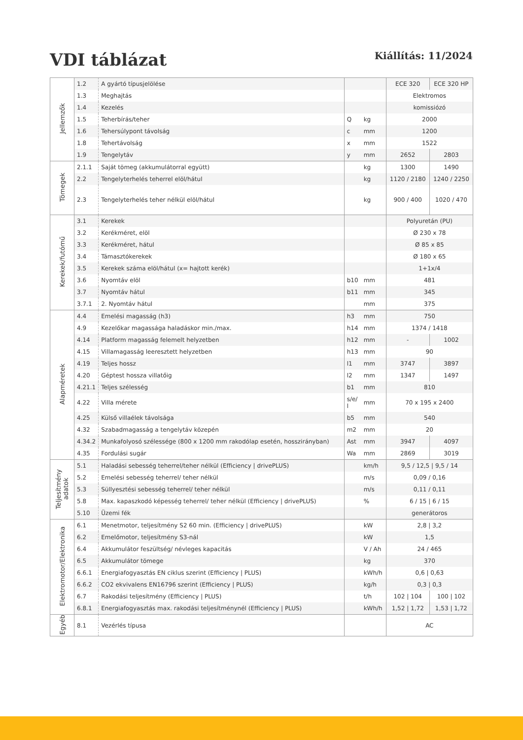VDI táblázat
Kiállítás: 11/2024
| Jellemzők | 1.2 | A gyártó típusjelölése | | | ECE 320 | ECE 320 HP |
| | 1.3 | Meghajtás | | | Elektromos | |
| | 1.4 | Kezelés | | | komissiózó | |
| | 1.5 | Teherbírás/teher | Q | kg | 2000 | |
| | 1.6 | Tehersúlypont távolság | c | mm | 1200 | |
| | 1.8 | Tehertávolság | x | mm | 1522 | |
| | 1.9 | Tengelytáv | y | mm | 2652 | 2803 |
| Tömegek | 2.1.1 | Saját tömeg (akkumulátorral együtt) | | kg | 1300 | 1490 |
| | 2.2 | Tengelyterhelés teherrel elöl/hátul | | kg | 1120 / 2180 | 1240 / 2250 |
| | 2.3 | Tengelyterhelés teher nélkül elöl/hátul | | kg | 900 / 400 | 1020 / 470 |
| Kerekek/futómű | 3.1 | Kerekek | | | Polyuretán (PU) | |
| | 3.2 | Kerékméret, elöl | | | Ø 230 x 78 | |
| | 3.3 | Kerékméret, hátul | | | Ø 85 x 85 | |
| | 3.4 | Támasztókerekek | | | Ø 180 x 65 | |
| | 3.5 | Kerekek száma elöl/hátul (x= hajtott kerék) | | | 1+1x/4 | |
| | 3.6 | Nyomtáv elöl | b10 | mm | 481 | |
| | 3.7 | Nyomtáv hátul | b11 | mm | 345 | |
| | 3.7.1 | 2. Nyomtáv hátul | | mm | 375 | |
| Alapméretek | 4.4 | Emelési magasság (h3) | h3 | mm | 750 | |
| | 4.9 | Kezelőkar magassága haladáskor min./max. | h14 | mm | 1374 / 1418 | |
| | 4.14 | Platform magasság felemelt helyzetben | h12 | mm | - | 1002 |
| | 4.15 | Villamagasság leeresztett helyzetben | h13 | mm | 90 | |
| | 4.19 | Teljes hossz | l1 | mm | 3747 | 3897 |
| | 4.20 | Géptest hossza villatőig | l2 | mm | 1347 | 1497 |
| | 4.21.1 | Teljes szélesség | b1 | mm | 810 | |
| | 4.22 | Villa mérete | s/e/ l | mm | 70 x 195 x 2400 | |
| | 4.25 | Külső villaélek távolsága | b5 | mm | 540 | |
| | 4.32 | Szabadmagasság a tengelytáv közepén | m2 | mm | 20 | |
| | 4.34.2 | Munkafolyosó szélessége (800 x 1200 mm rakodólap esetén, hosszirányban) | Ast | mm | 3947 | 4097 |
| | 4.35 | Fordulási sugár | Wa | mm | 2869 | 3019 |
| Teljesítmény adatok | 5.1 | Haladási sebesség teherrel/teher nélkül (Efficiency / drivePLUS) | | km/h | 9,5 / 12,5 / 9,5 / 14 | |
| | 5.2 | Emelési sebesség teherrel/ teher nélkül | | m/s | 0,09 / 0,16 | |
| | 5.3 | Süllyesztési sebesség teherrel/ teher nélkül | | m/s | 0,11 / 0,11 | |
| | 5.8 | Max. kapaszkodó képesség teherrel/ teher nélkül (Efficiency / drivePLUS) | | % | 6 / 15 / 6 / 15 | |
| | 5.10 | Üzemi fék | | | generátoros | |
| Elektromotor/Elektronika | 6.1 | Menetmotor, teljesítmény S2 60 min. (Efficiency / drivePLUS) | | kW | 2,8 / 3,2 | |
| | 6.2 | Emelőmotor, teljesítmény S3-nál | | kW | 1,5 | |
| | 6.4 | Akkumulátor feszültség/ névleges kapacitás | | V / Ah | 24 / 465 | |
| | 6.5 | Akkumulátor tömege | | kg | 370 | |
| | 6.6.1 | Energiafogyasztás EN ciklus szerint (Efficiency / PLUS) | | kWh/h | 0,6 / 0,63 | |
| | 6.6.2 | CO2 ekvivalens EN16796 szerint (Efficiency / PLUS) | | kg/h | 0,3 / 0,3 | |
| | 6.7 | Rakodási teljesítmény (Efficiency / PLUS) | | t/h | 102 / 104 | 100 / 102 |
| | 6.8.1 | Energiafogyasztás max. rakodási teljesítménynél (Efficiency / PLUS) | | kWh/h | 1,52 / 1,72 | 1,53 / 1,72 |
| Egyéb | 8.1 | Vezérlés típusa | | | AC | |